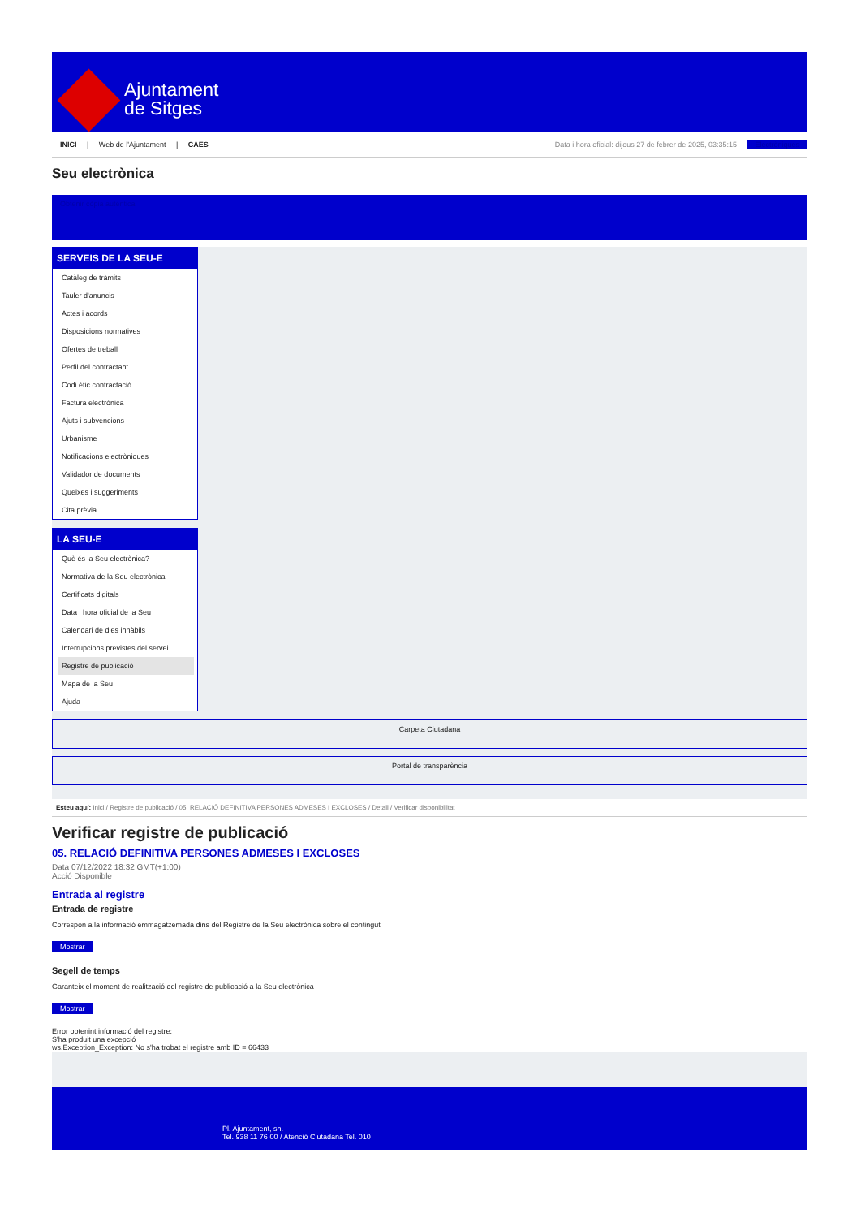Ajuntament
de Sitges
INICI | Web de l'Ajuntament | CAES
Data i hora oficial: dijous 27 de febrer de 2025, 03:35:15 Electròniques
Seu electrònica
Obtenir còpia autèntica
SERVEIS DE LA SEU-E
Catàleg de tràmits
Tauler d'anuncis
Actes i acords
Disposicions normatives
Ofertes de treball
Perfil del contractant
Codi ètic contractació
Factura electrònica
Ajuts i subvencions
Urbanisme
Notificacions electròniques
Validador de documents
Queixes i suggeriments
Cita prèvia
LA SEU-E
Què és la Seu electrònica?
Normativa de la Seu electrònica
Certificats digitals
Data i hora oficial de la Seu
Calendari de dies inhàbils
Interrupcions previstes del servei
Registre de publicació
Mapa de la Seu
Ajuda
Carpeta Ciutadana
Portal de transparència
Esteu aquí: Inici / Registre de publicació / 05. RELACIÓ DEFINITIVA PERSONES ADMESES I EXCLOSES / Detall / Verificar disponibilitat
Verificar registre de publicació
05. RELACIÓ DEFINITIVA PERSONES ADMESES I EXCLOSES
Data 07/12/2022 18:32 GMT(+1:00)
Acció Disponible
Entrada al registre
Entrada de registre
Correspon a la informació emmagatzemada dins del Registre de la Seu electrònica sobre el contingut
Mostrar
Segell de temps
Garanteix el moment de realització del registre de publicació a la Seu electrònica
Mostrar
Error obtenint informació del registre:
S'ha produit una excepció
ws.Exception_Exception: No s'ha trobat el registre amb ID = 66433
Pl. Ajuntament, sn.
Tel. 938 11 76 00 / Atenció Ciutadana Tel. 010